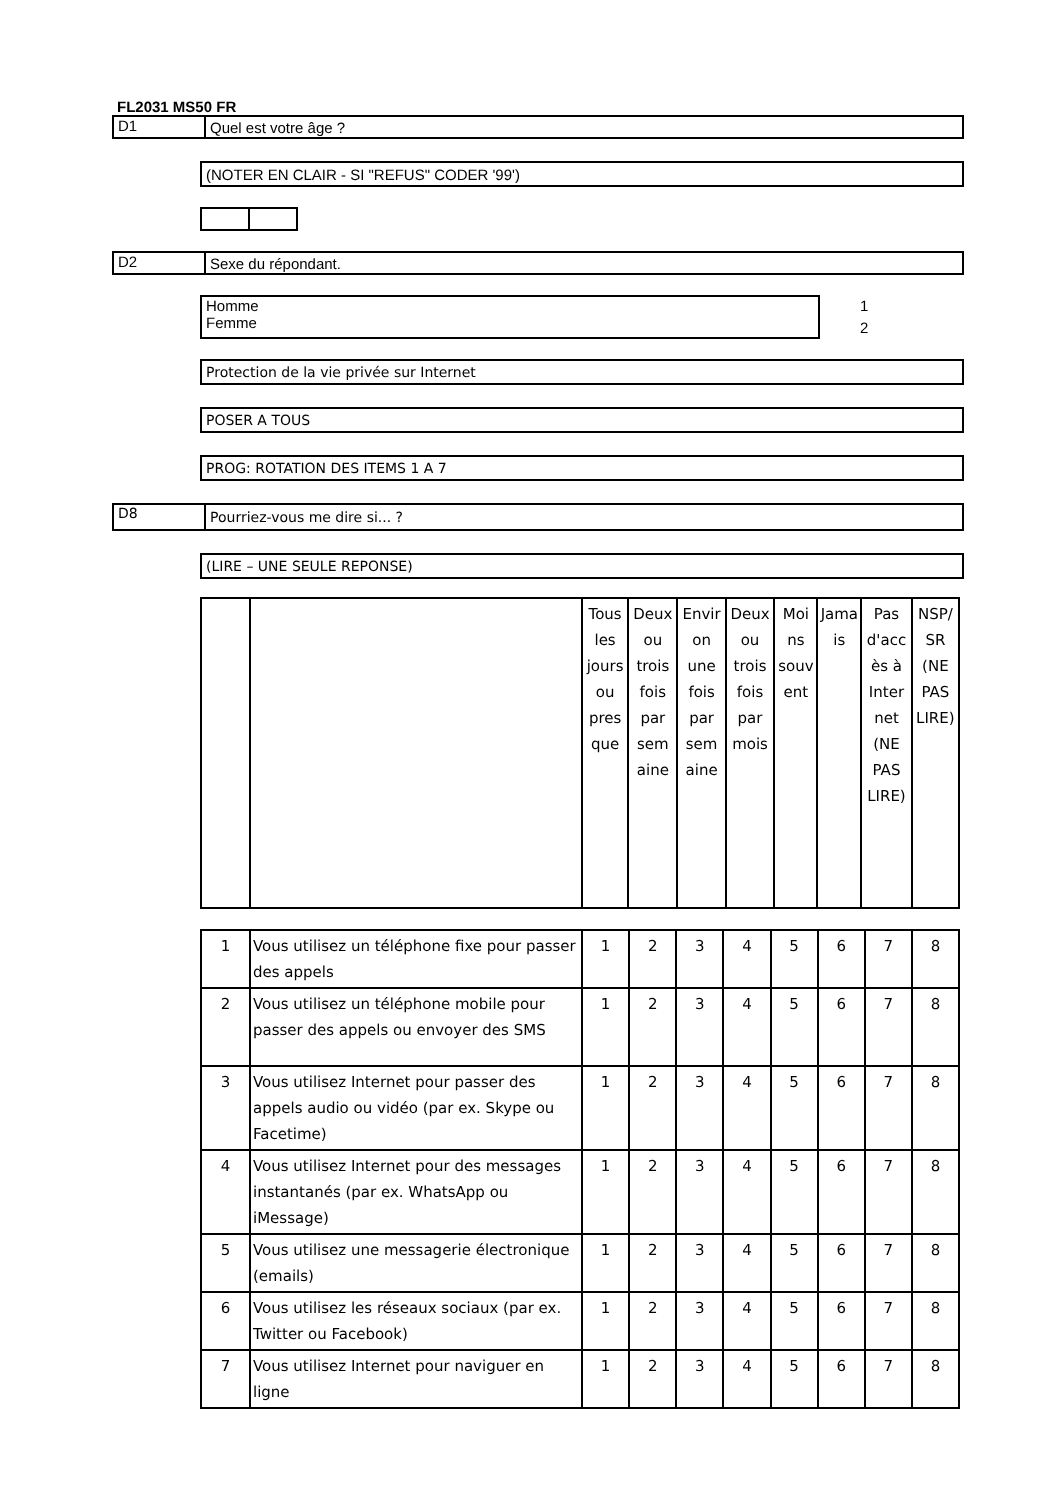FL2031 MS50 FR
D1
Quel est votre âge ?
(NOTER EN CLAIR - SI "REFUS" CODER '99')
D2
Sexe du répondant.
Homme
Femme
1
2
Protection de la vie privée sur Internet
POSER A TOUS
PROG: ROTATION DES ITEMS 1 A 7
D8
Pourriez-vous me dire si... ?
(LIRE – UNE SEULE REPONSE)
| | | Tous les jours ou pres que | Deux ou trois fois par sem aine | Envir on une fois par sem aine | Deux ou trois fois par mois | Moi ns souv ent | Jama is | Pas d'acc ès à Inter net (NE PAS LIRE) | NSP/ SR (NE PAS LIRE) |
| 1 | Vous utilisez un téléphone fixe pour passer des appels | 1 | 2 | 3 | 4 | 5 | 6 | 7 | 8 |
| 2 | Vous utilisez un téléphone mobile pour passer des appels ou envoyer des SMS | 1 | 2 | 3 | 4 | 5 | 6 | 7 | 8 |
| 3 | Vous utilisez Internet pour passer des appels audio ou vidéo (par ex. Skype ou Facetime) | 1 | 2 | 3 | 4 | 5 | 6 | 7 | 8 |
| 4 | Vous utilisez Internet pour des messages instantanés (par ex. WhatsApp ou iMessage) | 1 | 2 | 3 | 4 | 5 | 6 | 7 | 8 |
| 5 | Vous utilisez une messagerie électronique (emails) | 1 | 2 | 3 | 4 | 5 | 6 | 7 | 8 |
| 6 | Vous utilisez les réseaux sociaux (par ex. Twitter ou Facebook) | 1 | 2 | 3 | 4 | 5 | 6 | 7 | 8 |
| 7 | Vous utilisez Internet pour naviguer en ligne | 1 | 2 | 3 | 4 | 5 | 6 | 7 | 8 |